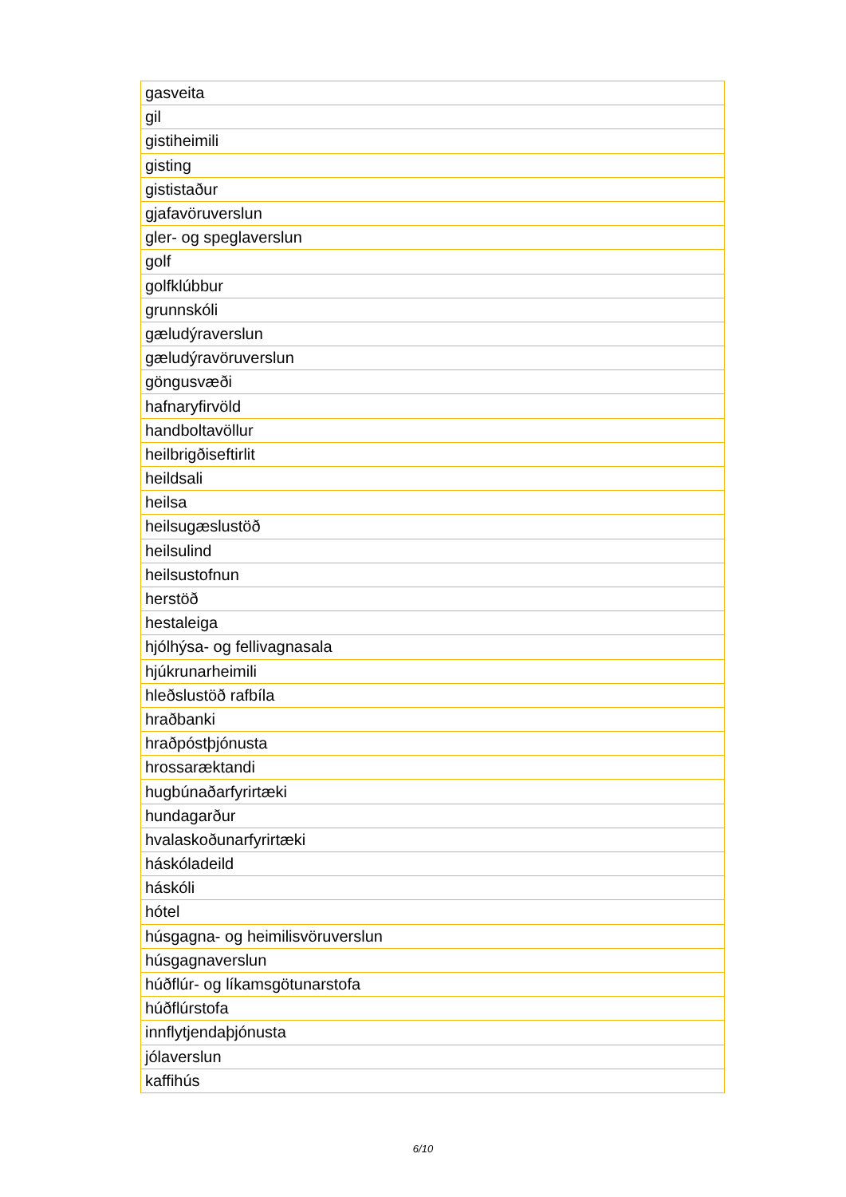| gasveita |
| gil |
| gistiheimili |
| gisting |
| gististaður |
| gjafavöruverslun |
| gler- og speglaverslun |
| golf |
| golfklúbbur |
| grunnskóli |
| gæludýraverslun |
| gæludýravöruverslun |
| göngusvæði |
| hafnaryfirvöld |
| handboltavöllur |
| heilbrigðiseftirlit |
| heildsali |
| heilsa |
| heilsugæslustöð |
| heilsulind |
| heilsustofnun |
| herstöð |
| hestaleiga |
| hjólhýsa- og fellivagnasala |
| hjúkrunarheimili |
| hleðslustöð rafbíla |
| hraðbanki |
| hraðpóstþjónusta |
| hrossaræktandi |
| hugbúnaðarfyrirtæki |
| hundagarður |
| hvalaskoðunarfyrirtæki |
| háskóladeild |
| háskóli |
| hótel |
| húsgagna- og heimilisvöruverslun |
| húsgagnaverslun |
| húðflúr- og líkamsgötunarstofa |
| húðflúrstofa |
| innflytjendaþjónusta |
| jólaverslun |
| kaffihús |
6/10